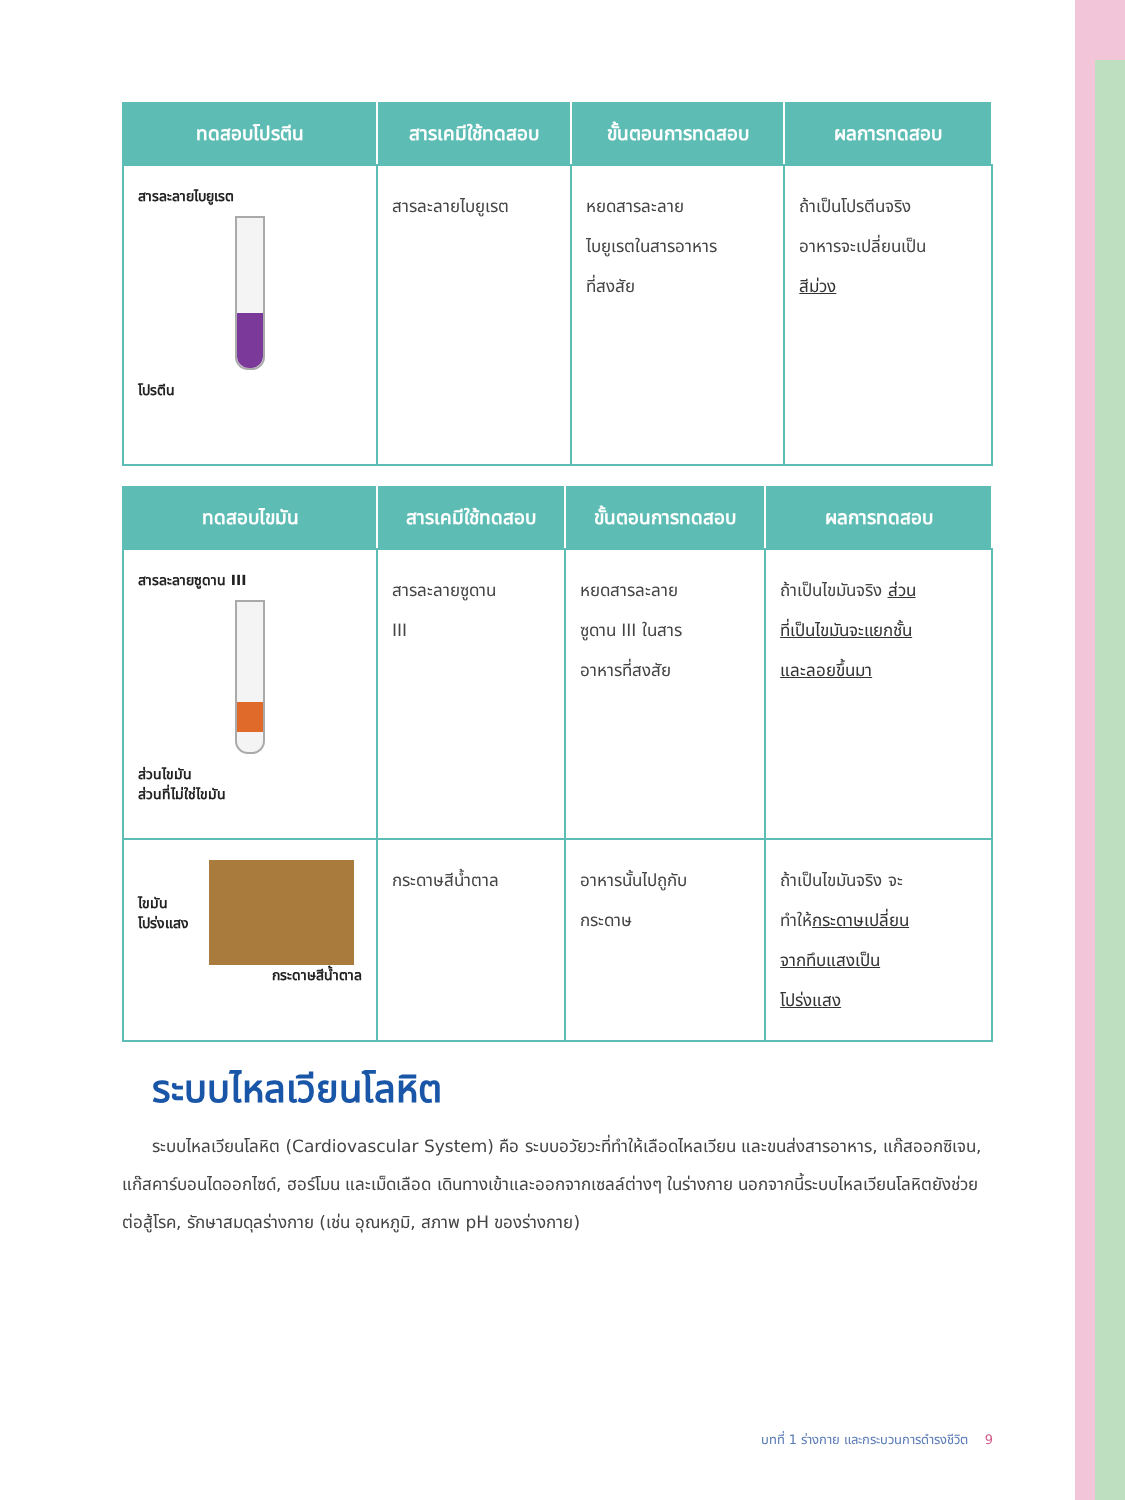| ทดสอบโปรตีน | สารเคมีใช้ทดสอบ | ขั้นตอนการทดสอบ | ผลการทดสอบ |
| --- | --- | --- | --- |
| สารละลายไบยูเรต โปรตีน | สารละลายไบยูเรต | หยดสารละลาย ไบยูเรตในสารอาหาร ที่สงสัย | ถ้าเป็นโปรตีนจริง อาหารจะเปลี่ยนเป็น สีม่วง |
| ทดสอบไขมัน | สารเคมีใช้ทดสอบ | ขั้นตอนการทดสอบ | ผลการทดสอบ |
| --- | --- | --- | --- |
| สารละลายซูดาน III ส่วนไขมัน ส่วนที่ไม่ใช่ไขมัน | สารละลายซูดาน III | หยดสารละลาย ซูดาน III ในสาร อาหารที่สงสัย | ถ้าเป็นไขมันจริง ส่วน ที่เป็นไขมันจะแยกชั้น และลอยขึ้นมา |
| ไขมัน โปร่งแสง กระดาษสีน้ำตาล | กระดาษสีน้ำตาล | อาหารนั้นไปถูกับ กระดาษ | ถ้าเป็นไขมันจริง จะ ทำให้ กระดาษเปลี่ยน จากทึบแสงเป็น โปร่งแสง |
ระบบไหลเวียนโลหิต
ระบบไหลเวียนโลหิต (Cardiovascular System) คือ ระบบอวัยวะที่ทำให้เลือดไหลเวียน และขนส่งสารอาหาร, แก๊สออกซิเจน, แก๊สคาร์บอนไดออกไซด์, ฮอร์โมน และเม็ดเลือด เดินทางเข้าและออกจากเซลล์ต่างๆ ในร่างกาย นอกจากนี้ระบบไหลเวียนโลหิตยังช่วยต่อสู้โรค, รักษาสมดุลร่างกาย (เช่น อุณหภูมิ, สภาพ pH ของร่างกาย)
บทที่ 1 ร่างกาย และกระบวนการดำรงชีวิต 9